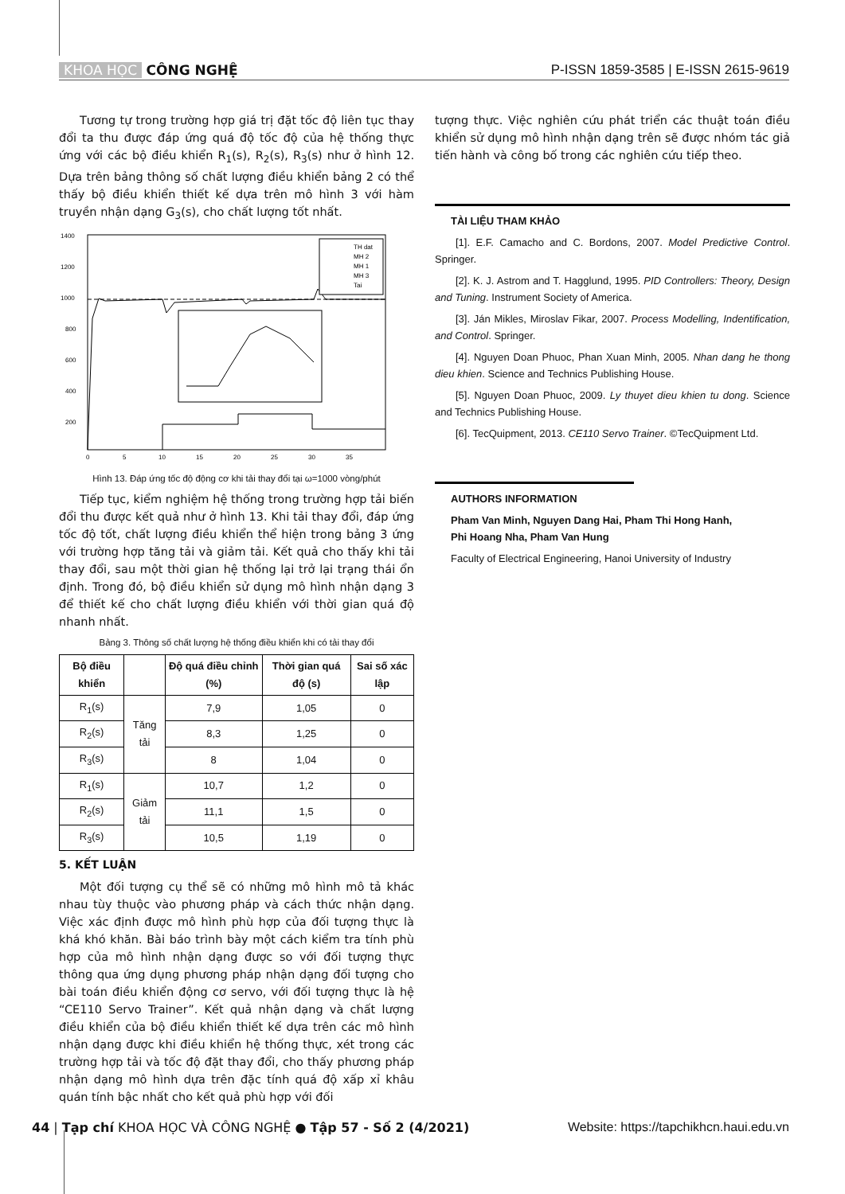KHOA HỌC CÔNG NGHỆ P-ISSN 1859-3585 | E-ISSN 2615-9619
Tương tự trong trường hợp giá trị đặt tốc độ liên tục thay đổi ta thu được đáp ứng quá độ tốc độ của hệ thống thực ứng với các bộ điều khiển R<sub>1</sub>(s), R<sub>2</sub>(s), R<sub>3</sub>(s) như ở hình 12. Dựa trên bảng thông số chất lượng điều khiển bảng 2 có thể thấy bộ điều khiển thiết kế dựa trên mô hình 3 với hàm truyền nhận dạng G<sub>3</sub>(s), cho chất lượng tốt nhất.
1400
1200
1000
800
600
400
200
0
5
10
15
20
25
30
35
TH dat
MH 2
MH 1
MH 3
Tai
Hình 13. Đáp ứng tốc độ động cơ khi tải thay đổi tại ω=1000 vòng/phút
Tiếp tục, kiểm nghiệm hệ thống trong trường hợp tải biến đổi thu được kết quả như ở hình 13. Khi tải thay đổi, đáp ứng tốc độ tốt, chất lượng điều khiển thể hiện trong bảng 3 ứng với trường hợp tăng tải và giảm tải. Kết quả cho thấy khi tải thay đổi, sau một thời gian hệ thống lại trở lại trạng thái ổn định. Trong đó, bộ điều khiển sử dụng mô hình nhận dạng 3 để thiết kế cho chất lượng điều khiển với thời gian quá độ nhanh nhất.
Bảng 3. Thông số chất lượng hệ thống điều khiển khi có tải thay đổi
| Bộ điều khiển | | Độ quá điều chỉnh (%) | Thời gian quá độ (s) | Sai số xác lập |
| --- | --- | --- | --- | --- |
| R<sub>1</sub>(s) | Tăng tải | 7,9 | 1,05 | 0 |
| R<sub>2</sub>(s) | | 8,3 | 1,25 | 0 |
| R<sub>3</sub>(s) | | 8 | 1,04 | 0 |
| R<sub>1</sub>(s) | Giảm tải | 10,7 | 1,2 | 0 |
| R<sub>2</sub>(s) | | 11,1 | 1,5 | 0 |
| R<sub>3</sub>(s) | | 10,5 | 1,19 | 0 |
5. KẾT LUẬN
Một đối tượng cụ thể sẽ có những mô hình mô tả khác nhau tùy thuộc vào phương pháp và cách thức nhận dạng. Việc xác định được mô hình phù hợp của đối tượng thực là khá khó khăn. Bài báo trình bày một cách kiểm tra tính phù hợp của mô hình nhận dạng được so với đối tượng thực thông qua ứng dụng phương pháp nhận dạng đối tượng cho bài toán điều khiển động cơ servo, với đối tượng thực là hệ “CE110 Servo Trainer”. Kết quả nhận dạng và chất lượng điều khiển của bộ điều khiển thiết kế dựa trên các mô hình nhận dạng được khi điều khiển hệ thống thực, xét trong các trường hợp tải và tốc độ đặt thay đổi, cho thấy phương pháp nhận dạng mô hình dựa trên đặc tính quá độ xấp xỉ khâu quán tính bậc nhất cho kết quả phù hợp với đối
tượng thực. Việc nghiên cứu phát triển các thuật toán điều khiển sử dụng mô hình nhận dạng trên sẽ được nhóm tác giả tiến hành và công bố trong các nghiên cứu tiếp theo.
TÀI LIỆU THAM KHẢO
[1]. E.F. Camacho and C. Bordons, 2007. Model Predictive Control. Springer.
[2]. K. J. Astrom and T. Hagglund, 1995. PID Controllers: Theory, Design and Tuning. Instrument Society of America.
[3]. Ján Mikles, Miroslav Fikar, 2007. Process Modelling, Indentification, and Control. Springer.
[4]. Nguyen Doan Phuoc, Phan Xuan Minh, 2005. Nhan dang he thong dieu khien. Science and Technics Publishing House.
[5]. Nguyen Doan Phuoc, 2009. Ly thuyet dieu khien tu dong. Science and Technics Publishing House.
[6]. TecQuipment, 2013. CE110 Servo Trainer. ©TecQuipment Ltd.
AUTHORS INFORMATION
Pham Van Minh, Nguyen Dang Hai, Pham Thi Hong Hanh,
Phi Hoang Nha, Pham Van Hung
Faculty of Electrical Engineering, Hanoi University of Industry
44 | Tạp chí KHOA HỌC VÀ CÔNG NGHỆ ● Tập 57 - Số 2 (4/2021)
Website: https://tapchikhcn.haui.edu.vn